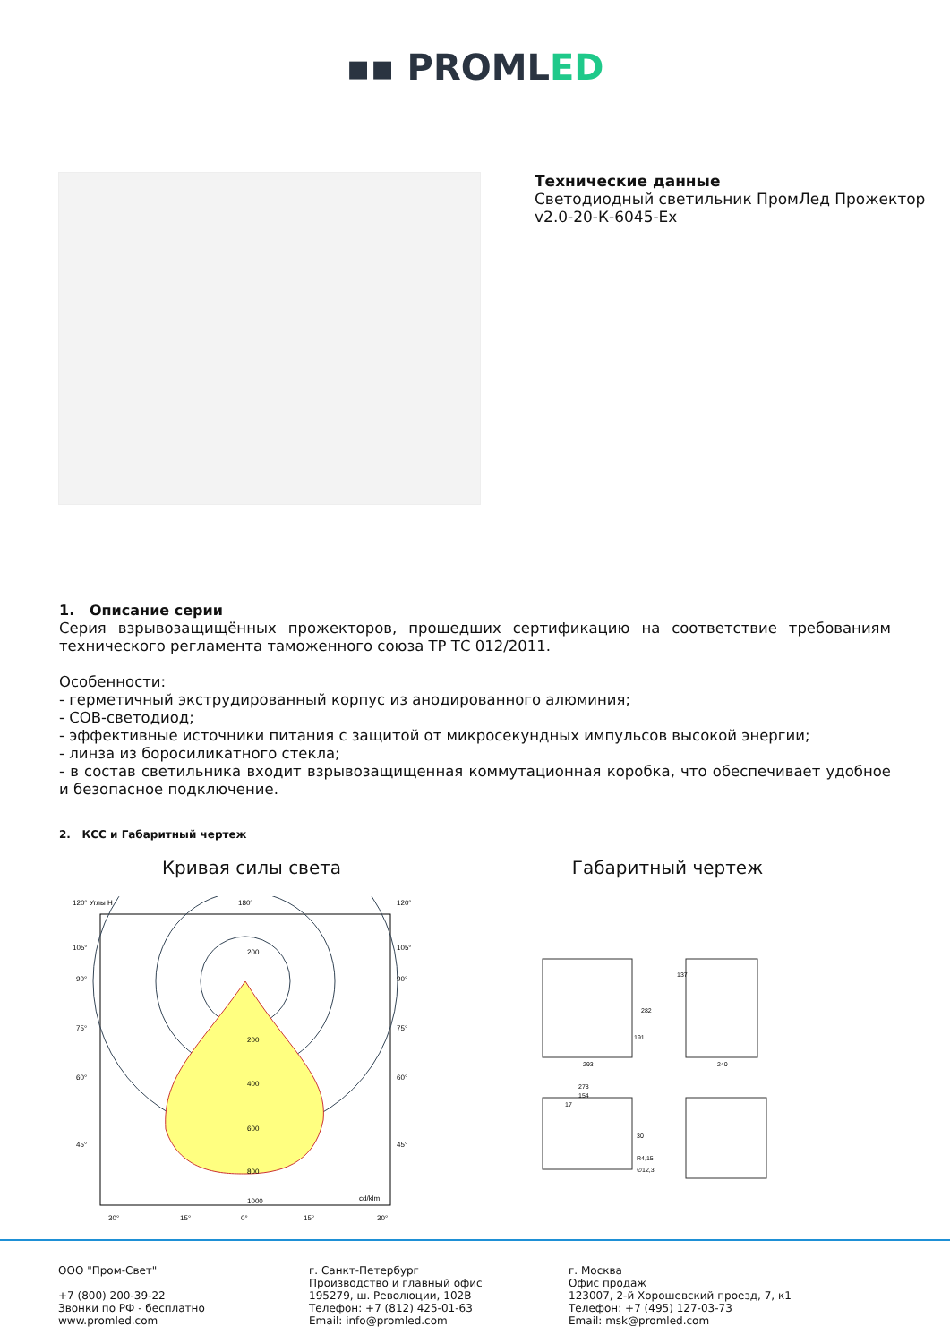▪▪ PROMLED
Технические данные
Светодиодный светильник ПромЛед Прожектор
v2.0-20-К-6045-Ex
1. Описание серии
Серия взрывозащищённых прожекторов, прошедших сертификацию на соответствие требованиям технического регламента таможенного союза ТР ТС 012/2011.
Особенности:
- герметичный экструдированный корпус из анодированного алюминия;
- COB-светодиод;
- эффективные источники питания с защитой от микросекундных импульсов высокой энергии;
- линза из боросиликатного стекла;
- в состав светильника входит взрывозащищенная коммутационная коробка, что обеспечивает удобное и безопасное подключение.
2. КСС и Габаритный чертеж
Кривая силы света
120° Углы H
180°
120°
200
200
400
600
800
1000
cd/klm
105°
105°
90°
90°
75°
75°
60°
60°
45°
45°
30°
15°
0°
15°
30°
Габаритный чертеж
293
282
191
137
240
278
154
17
30
R4,15
∅12,3
ООО "Пром-Свет"
+7 (800) 200-39-22
Звонки по РФ - бесплатно
www.promled.com
г. Санкт-Петербург
Производство и главный офис
195279, ш. Революции, 102В
Телефон: +7 (812) 425-01-63
Email: info@promled.com
г. Москва
Офис продаж
123007, 2-й Хорошевский проезд, 7, к1
Телефон: +7 (495) 127-03-73
Email: msk@promled.com